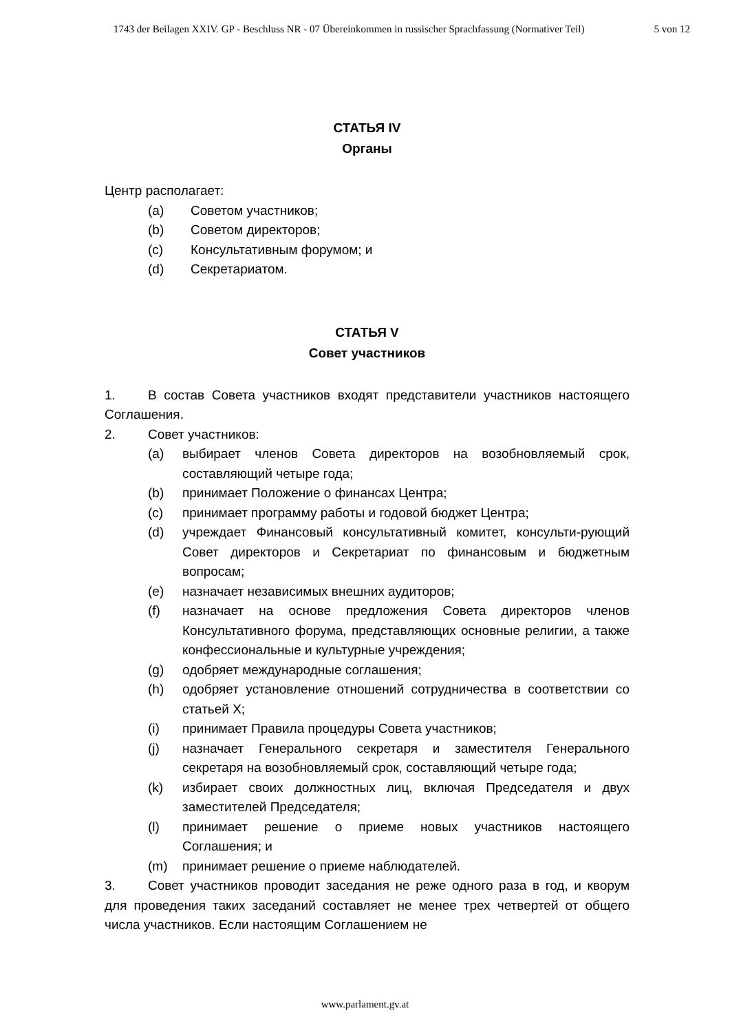1743 der Beilagen XXIV. GP - Beschluss NR - 07 Übereinkommen in russischer Sprachfassung (Normativer Teil) 5 von 12
СТАТЬЯ IV
Органы
Центр располагает:
(a) Советом участников;
(b) Советом директоров;
(c) Консультативным форумом; и
(d) Секретариатом.
СТАТЬЯ V
Совет участников
1. В состав Совета участников входят представители участников настоящего Соглашения.
2. Совет участников:
(a) выбирает членов Совета директоров на возобновляемый срок, составляющий четыре года;
(b) принимает Положение о финансах Центра;
(c) принимает программу работы и годовой бюджет Центра;
(d) учреждает Финансовый консультативный комитет, консульти-рующий Совет директоров и Секретариат по финансовым и бюджетным вопросам;
(e) назначает независимых внешних аудиторов;
(f) назначает на основе предложения Совета директоров членов Консультативного форума, представляющих основные религии, а также конфессиональные и культурные учреждения;
(g) одобряет международные соглашения;
(h) одобряет установление отношений сотрудничества в соответствии со статьей X;
(i) принимает Правила процедуры Совета участников;
(j) назначает Генерального секретаря и заместителя Генерального секретаря на возобновляемый срок, составляющий четыре года;
(k) избирает своих должностных лиц, включая Председателя и двух заместителей Председателя;
(l) принимает решение о приеме новых участников настоящего Соглашения; и
(m) принимает решение о приеме наблюдателей.
3. Совет участников проводит заседания не реже одного раза в год, и кворум для проведения таких заседаний составляет не менее трех четвертей от общего числа участников. Если настоящим Соглашением не
www.parlament.gv.at